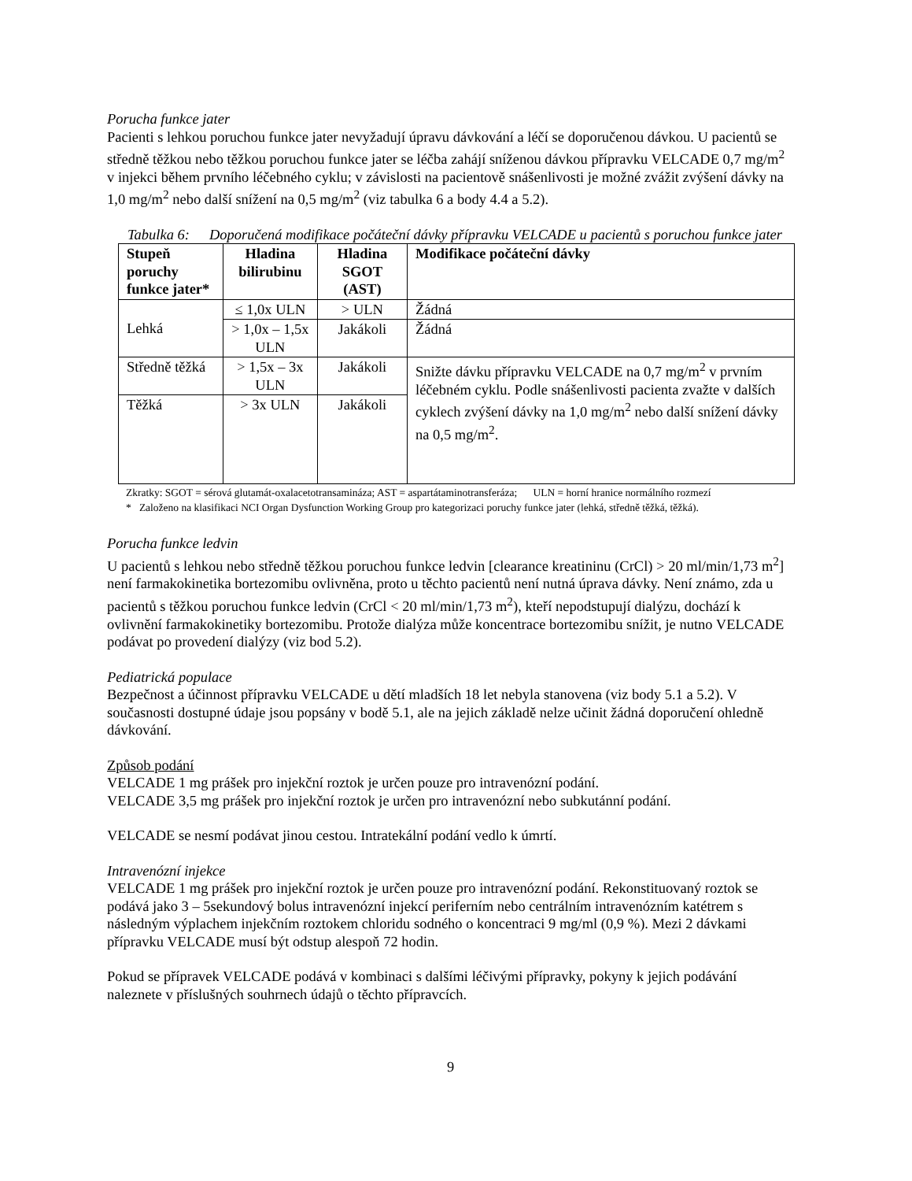Porucha funkce jater
Pacienti s lehkou poruchou funkce jater nevyžadují úpravu dávkování a léčí se doporučenou dávkou. U pacientů se středně těžkou nebo těžkou poruchou funkce jater se léčba zahájí sníženou dávkou přípravku VELCADE 0,7 mg/m<sup>2</sup> v injekci během prvního léčebného cyklu; v závislosti na pacientově snášenlivosti je možné zvážit zvýšení dávky na 1,0 mg/m<sup>2</sup> nebo další snížení na 0,5 mg/m<sup>2</sup> (viz tabulka 6 a body 4.4 a 5.2).
Tabulka 6: Doporučená modifikace počáteční dávky přípravku VELCADE u pacientů s poruchou funkce jater
| Stupeň poruchy funkce jater* | Hladina bilirubinu | Hladina SGOT (AST) | Modifikace počáteční dávky |
| --- | --- | --- | --- |
| Lehká | ≤ 1,0x ULN | > ULN | Žádná |
| | > 1,0x – 1,5x ULN | Jakákoli | Žádná |
| Středně těžká | > 1,5x – 3x ULN | Jakákoli | Snižte dávku přípravku VELCADE na 0,7 mg/m<sup>2</sup> v prvním léčebném cyklu. Podle snášenlivosti pacienta zvažte v dalších cyklech zvýšení dávky na 1,0 mg/m<sup>2</sup> nebo další snížení dávky na 0,5 mg/m<sup>2</sup>. |
| Těžká | > 3x ULN | Jakákoli | |
Zkratky: SGOT = sérová glutamát-oxalacetotransamináza; AST = aspartátaminotransferáza; ULN = horní hranice normálního rozmezí
* Založeno na klasifikaci NCI Organ Dysfunction Working Group pro kategorizaci poruchy funkce jater (lehká, středně těžká, těžká).
Porucha funkce ledvin
U pacientů s lehkou nebo středně těžkou poruchou funkce ledvin [clearance kreatininu (CrCl) > 20 ml/min/1,73 m<sup>2</sup>] není farmakokinetika bortezomibu ovlivněna, proto u těchto pacientů není nutná úprava dávky. Není známo, zda u pacientů s těžkou poruchou funkce ledvin (CrCl < 20 ml/min/1,73 m<sup>2</sup>), kteří nepodstupují dialýzu, dochází k ovlivnění farmakokinetiky bortezomibu. Protože dialýza může koncentrace bortezomibu snížit, je nutno VELCADE podávat po provedení dialýzy (viz bod 5.2).
Pediatrická populace
Bezpečnost a účinnost přípravku VELCADE u dětí mladších 18 let nebyla stanovena (viz body 5.1 a 5.2). V současnosti dostupné údaje jsou popsány v bodě 5.1, ale na jejich základě nelze učinit žádná doporučení ohledně dávkování.
Způsob podání
VELCADE 1 mg prášek pro injekční roztok je určen pouze pro intravenózní podání.
VELCADE 3,5 mg prášek pro injekční roztok je určen pro intravenózní nebo subkutánní podání.
VELCADE se nesmí podávat jinou cestou. Intratekální podání vedlo k úmrtí.
Intravenózní injekce
VELCADE 1 mg prášek pro injekční roztok je určen pouze pro intravenózní podání. Rekonstituovaný roztok se podává jako 3 – 5sekundový bolus intravenózní injekcí periferním nebo centrálním intravenózním katétrem s následným výplachem injekčním roztokem chloridu sodného o koncentraci 9 mg/ml (0,9 %). Mezi 2 dávkami přípravku VELCADE musí být odstup alespoň 72 hodin.
Pokud se přípravek VELCADE podává v kombinaci s dalšími léčivými přípravky, pokyny k jejich podávání naleznete v příslušných souhrnech údajů o těchto přípravcích.
9